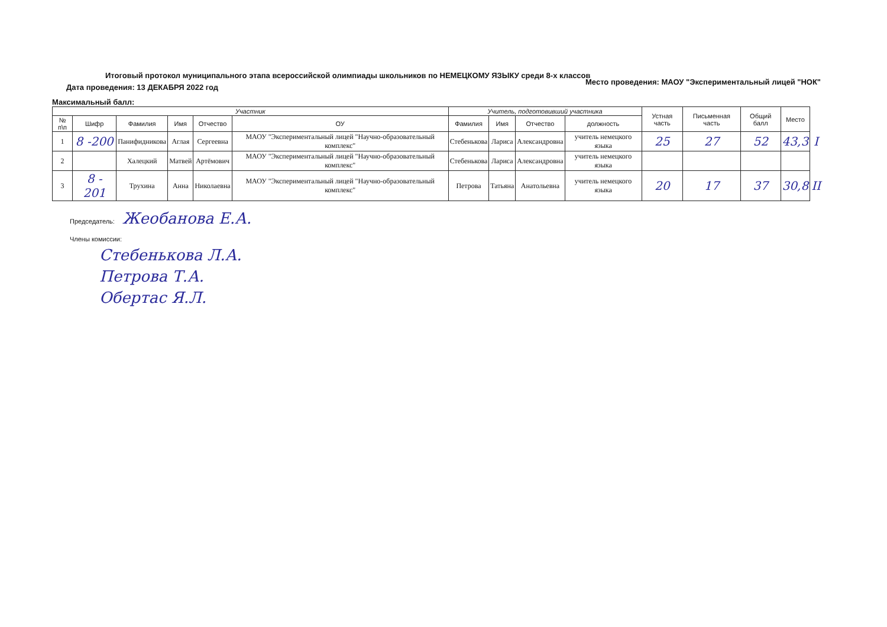Итоговый протокол муниципального этапа всероссийской олимпиады школьников по НЕМЕЦКОМУ ЯЗЫКУ среди 8-х классов
Место проведения: МАОУ "Экспериментальный лицей "НОК"
Дата проведения: 13 ДЕКАБРЯ 2022 год
Максимальный балл:
| Участник | | | | | | Учитель, подготовивший участника | | | | Устная часть | Письменная часть | Общий балл | Место | |
| --- | --- | --- | --- | --- | --- | --- | --- | --- | --- | --- | --- | --- | --- | --- |
| № п\п | Шифр | Фамилия | Имя | Отчество | ОУ | Фамилия | Имя | Отчество | должность | | | | | |
| 1 | 8 -200 | Панифидникова | Аглая | Сергеевна | МАОУ "Экспериментальный лицей "Научно-образовательный комплекс" | Стебенькова | Лариса | Александровна | учитель немецкого языка | 25 | 27 | 52 | 43,3 | I |
| 2 | | Халецкий | Матвей | Артёмович | МАОУ "Экспериментальный лицей "Научно-образовательный комплекс" | Стебенькова | Лариса | Александровна | учитель немецкого языка | | | | | |
| 3 | 8 - 201 | Трухина | Анна | Николаевна | МАОУ "Экспериментальный лицей "Научно-образовательный комплекс" | Петрова | Татьяна | Анатольевна | учитель немецкого языка | 20 | 17 | 37 | 30,8 | II |
Председатель: Жеобанова Е.А.
Члены комиссии:
Стебенькова Л.А.
Петрова Т.А.
Обертас Я.Л.